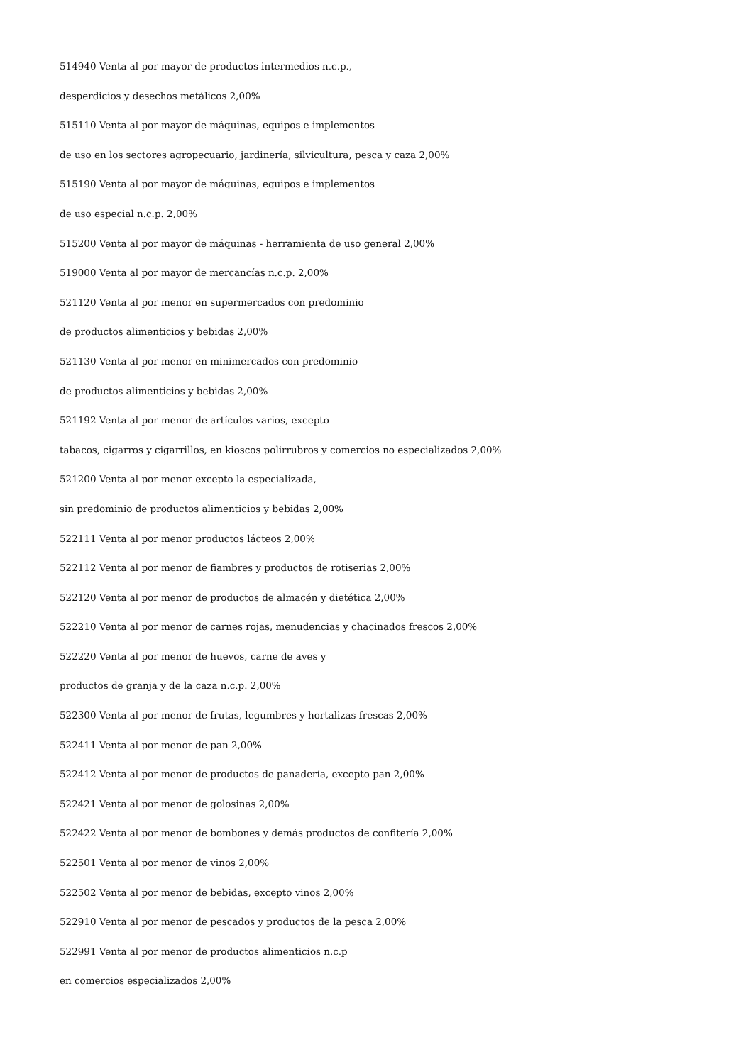514940 Venta al por mayor de productos intermedios n.c.p.,
desperdicios y desechos metálicos 2,00%
515110 Venta al por mayor de máquinas, equipos e implementos
de uso en los sectores agropecuario, jardinería, silvicultura, pesca y caza 2,00%
515190 Venta al por mayor de máquinas, equipos e implementos
de uso especial n.c.p. 2,00%
515200 Venta al por mayor de máquinas - herramienta de uso general 2,00%
519000 Venta al por mayor de mercancías n.c.p. 2,00%
521120 Venta al por menor en supermercados con predominio
de productos alimenticios y bebidas 2,00%
521130 Venta al por menor en minimercados con predominio
de productos alimenticios y bebidas 2,00%
521192 Venta al por menor de artículos varios, excepto
tabacos, cigarros y cigarrillos, en kioscos polirrubros y comercios no especializados 2,00%
521200 Venta al por menor excepto la especializada,
sin predominio de productos alimenticios y bebidas 2,00%
522111 Venta al por menor productos lácteos 2,00%
522112 Venta al por menor de fiambres y productos de rotiserias 2,00%
522120 Venta al por menor de productos de almacén y dietética 2,00%
522210 Venta al por menor de carnes rojas, menudencias y chacinados frescos 2,00%
522220 Venta al por menor de huevos, carne de aves y
productos de granja y de la caza n.c.p. 2,00%
522300 Venta al por menor de frutas, legumbres y hortalizas frescas 2,00%
522411 Venta al por menor de pan 2,00%
522412 Venta al por menor de productos de panadería, excepto pan 2,00%
522421 Venta al por menor de golosinas 2,00%
522422 Venta al por menor de bombones y demás productos de confitería 2,00%
522501 Venta al por menor de vinos 2,00%
522502 Venta al por menor de bebidas, excepto vinos 2,00%
522910 Venta al por menor de pescados y productos de la pesca 2,00%
522991 Venta al por menor de productos alimenticios n.c.p
en comercios especializados 2,00%